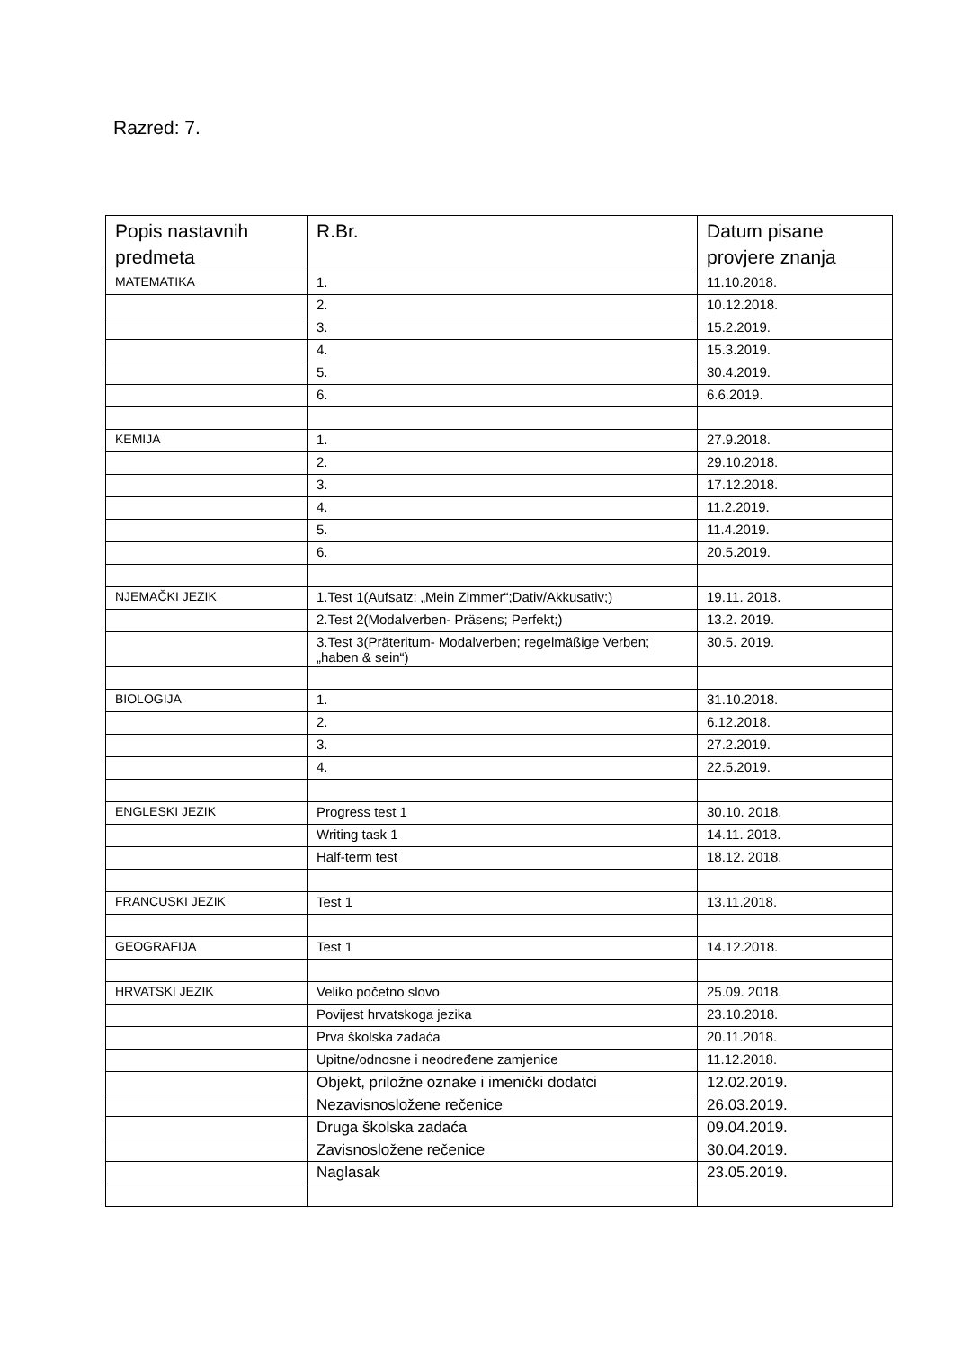Razred: 7.
| Popis nastavnih predmeta | R.Br. | Datum pisane provjere znanja |
| --- | --- | --- |
| MATEMATIKA | 1. | 11.10.2018. |
| | 2. | 10.12.2018. |
| | 3. | 15.2.2019. |
| | 4. | 15.3.2019. |
| | 5. | 30.4.2019. |
| | 6. | 6.6.2019. |
| KEMIJA | 1. | 27.9.2018. |
| | 2. | 29.10.2018. |
| | 3. | 17.12.2018. |
| | 4. | 11.2.2019. |
| | 5. | 11.4.2019. |
| | 6. | 20.5.2019. |
| NJEMAČKI JEZIK | 1.Test 1(Aufsatz: „Mein Zimmer“;Dativ/Akkusativ;) | 19.11. 2018. |
| | 2.Test 2(Modalverben- Präsens; Perfekt;) | 13.2. 2019. |
| | 3.Test 3(Präteritum- Modalverben; regelmäßige Verben; „haben & sein“) | 30.5. 2019. |
| BIOLOGIJA | 1. | 31.10.2018. |
| | 2. | 6.12.2018. |
| | 3. | 27.2.2019. |
| | 4. | 22.5.2019. |
| ENGLESKI JEZIK | Progress test 1 | 30.10. 2018. |
| | Writing task 1 | 14.11. 2018. |
| | Half-term test | 18.12. 2018. |
| FRANCUSKI JEZIK | Test 1 | 13.11.2018. |
| GEOGRAFIJA | Test 1 | 14.12.2018. |
| HRVATSKI JEZIK | Veliko početno slovo | 25.09. 2018. |
| | Povijest hrvatskoga jezika | 23.10.2018. |
| | Prva školska zadaća | 20.11.2018. |
| | Upitne/odnosne i neodređene zamjenice | 11.12.2018. |
| | Objekt, priložne oznake i imenički dodatci | 12.02.2019. |
| | Nezavisnosložene rečenice | 26.03.2019. |
| | Druga školska zadaća | 09.04.2019. |
| | Zavisnosložene rečenice | 30.04.2019. |
| | Naglasak | 23.05.2019. |